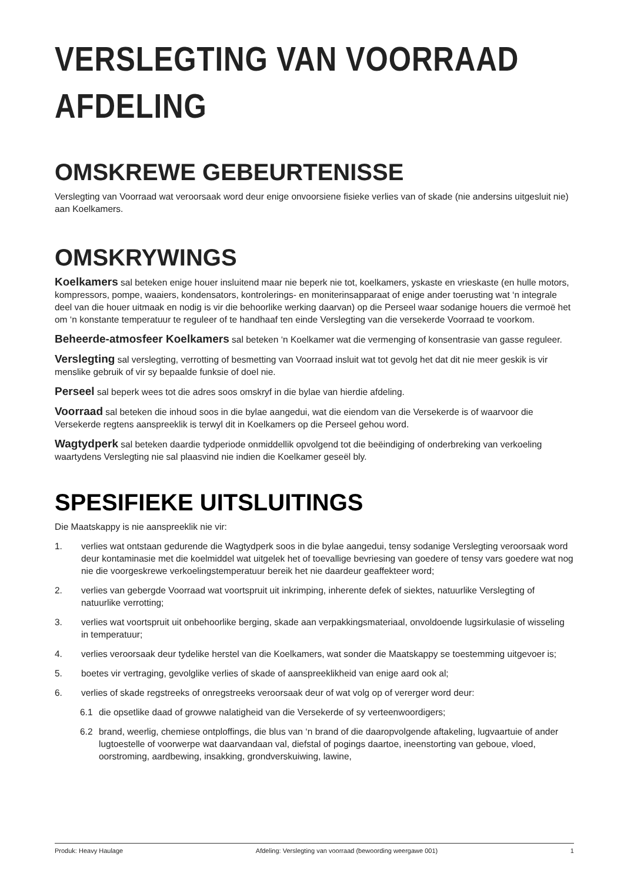VERSLEGTING VAN VOORRAAD AFDELING
OMSKREWE GEBEURTENISSE
Verslegting van Voorraad wat veroorsaak word deur enige onvoorsiene fisieke verlies van of skade (nie andersins uitgesluit nie) aan Koelkamers.
OMSKRYWINGS
Koelkamers sal beteken enige houer insluitend maar nie beperk nie tot, koelkamers, yskaste en vrieskaste (en hulle motors, kompressors, pompe, waaiers, kondensators, kontrolerings- en moniterinsapparaat of enige ander toerusting wat ‘n integrale deel van die houer uitmaak en nodig is vir die behoorlike werking daarvan) op die Perseel waar sodanige houers die vermoë het om ‘n konstante temperatuur te reguleer of te handhaaf ten einde Verslegting van die versekerde Voorraad te voorkom.
Beheerde-atmosfeer Koelkamers sal beteken ‘n Koelkamer wat die vermenging of konsentrasie van gasse reguleer.
Verslegting sal verslegting, verrotting of besmetting van Voorraad insluit wat tot gevolg het dat dit nie meer geskik is vir menslike gebruik of vir sy bepaalde funksie of doel nie.
Perseel sal beperk wees tot die adres soos omskryf in die bylae van hierdie afdeling.
Voorraad sal beteken die inhoud soos in die bylae aangedui, wat die eiendom van die Versekerde is of waarvoor die Versekerde regtens aanspreeklik is terwyl dit in Koelkamers op die Perseel gehou word.
Wagtydperk sal beteken daardie tydperiode onmiddellik opvolgend tot die beëindiging of onderbreking van verkoeling waartydens Verslegting nie sal plaasvind nie indien die Koelkamer geseël bly.
SPESIFIEKE UITSLUITINGS
Die Maatskappy is nie aanspreeklik nie vir:
1. verlies wat ontstaan gedurende die Wagtydperk soos in die bylae aangedui, tensy sodanige Verslegting veroorsaak word deur kontaminasie met die koelmiddel wat uitgelek het of toevallige bevriesing van goedere of tensy vars goedere wat nog nie die voorgeskrewe verkoelingstemperatuur bereik het nie daardeur geaffekteer word;
2. verlies van gebergde Voorraad wat voortspruit uit inkrimping, inherente defek of siektes, natuurlike Verslegting of natuurlike verrotting;
3. verlies wat voortspruit uit onbehoorlike berging, skade aan verpakkingsmateriaal, onvoldoende lugsirkulasie of wisseling in temperatuur;
4. verlies veroorsaak deur tydelike herstel van die Koelkamers, wat sonder die Maatskappy se toestemming uitgevoer is;
5. boetes vir vertraging, gevolglike verlies of skade of aanspreeklikheid van enige aard ook al;
6. verlies of skade regstreeks of onregstreeks veroorsaak deur of wat volg op of vererger word deur:
6.1 die opsetlike daad of growwe nalatigheid van die Versekerde of sy verteenwoordigers;
6.2 brand, weerlig, chemiese ontploffings, die blus van ‘n brand of die daaropvolgende aftakeling, lugvaartuie of ander lugtoestelle of voorwerpe wat daarvandaan val, diefstal of pogings daartoe, ineenstorting van geboue, vloed, oorstroming, aardbewing, insakking, grondverskuiwing, lawine,
Produk: Heavy Haulage Afdeling: Verslegting van voorraad (bewoording weergawe 001) 1